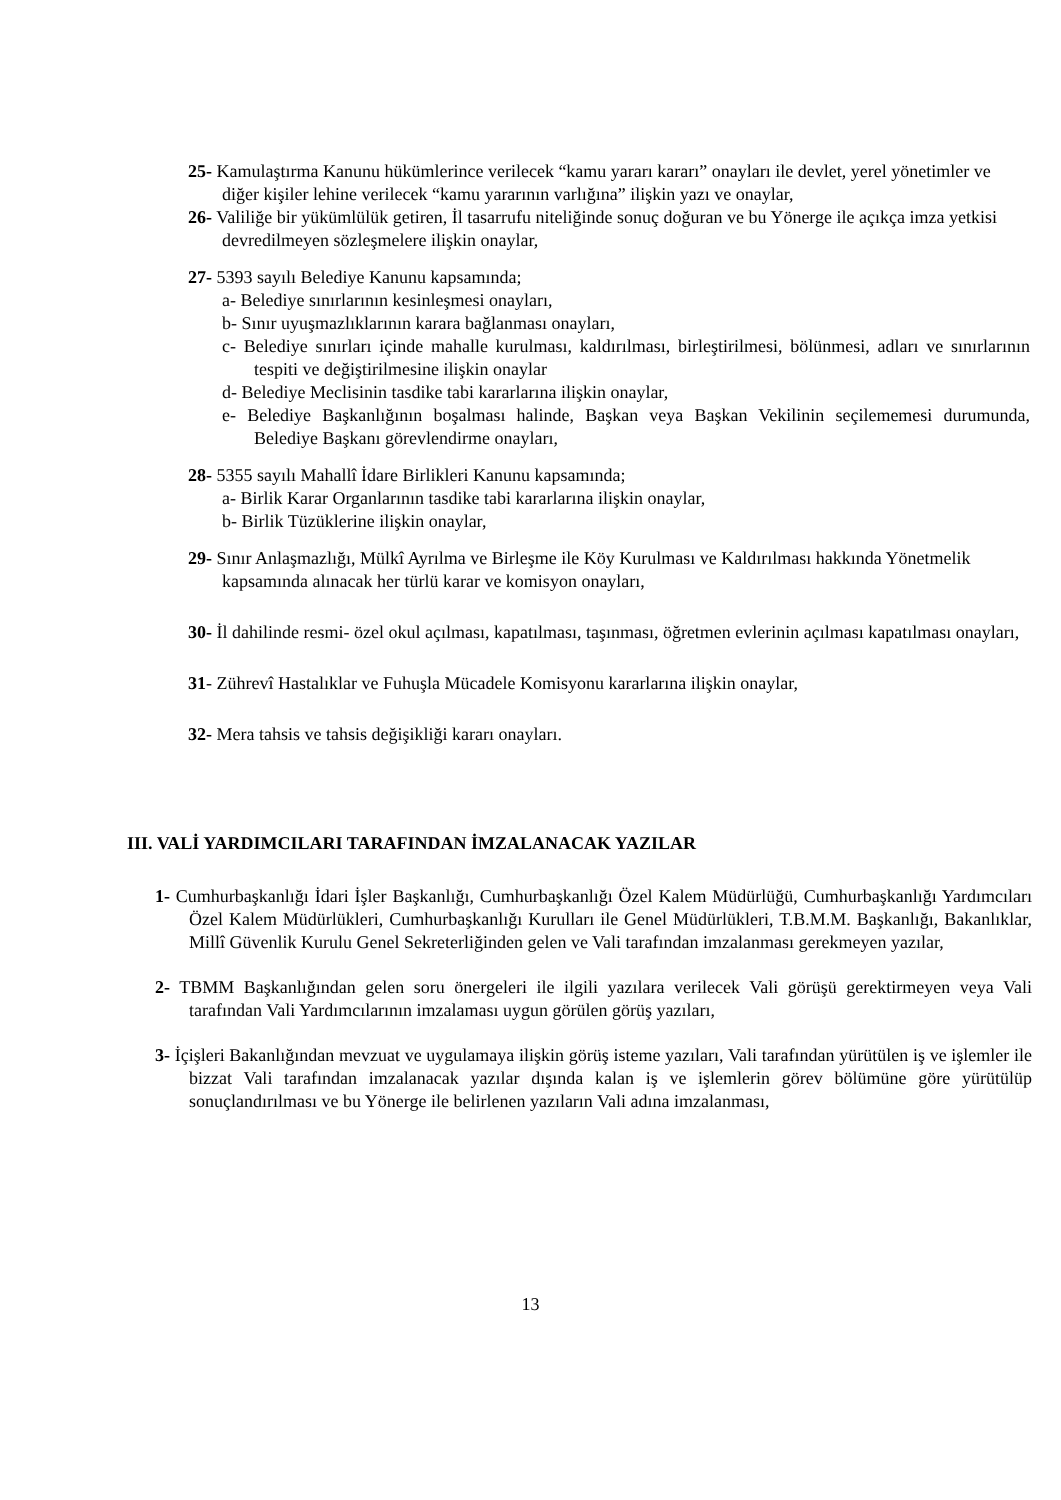25- Kamulaştırma Kanunu hükümlerince verilecek “kamu yararı kararı” onayları ile devlet, yerel yönetimler ve diğer kişiler lehine verilecek “kamu yararının varlığına” ilişkin yazı ve onaylar,
26- Valiliğe bir yükümlülük getiren, İl tasarrufu niteliğinde sonuç doğuran ve bu Yönerge ile açıkça imza yetkisi devredilmeyen sözleşmelere ilişkin onaylar,
27- 5393 sayılı Belediye Kanunu kapsamında;
a- Belediye sınırlarının kesinleşmesi onayları,
b- Sınır uyuşmazlıklarının karara bağlanması onayları,
c- Belediye sınırları içinde mahalle kurulması, kaldırılması, birleştirilmesi, bölünmesi, adları ve sınırlarının tespiti ve değiştirilmesine ilişkin onaylar
d- Belediye Meclisinin tasdike tabi kararlarına ilişkin onaylar,
e- Belediye Başkanlığının boşalması halinde, Başkan veya Başkan Vekilinin seçilememesi durumunda, Belediye Başkanı görevlendirme onayları,
28- 5355 sayılı Mahallî İdare Birlikleri Kanunu kapsamında;
a- Birlik Karar Organlarının tasdike tabi kararlarına ilişkin onaylar,
b- Birlik Tüzüklerine ilişkin onaylar,
29- Sınır Anlaşmazlığı, Mülkî Ayrılma ve Birleşme ile Köy Kurulması ve Kaldırılması hakkında Yönetmelik kapsamında alınacak her türlü karar ve komisyon onayları,
30- İl dahilinde resmi- özel okul açılması, kapatılması, taşınması, öğretmen evlerinin açılması kapatılması onayları,
31- Zührevî Hastalıklar ve Fuhuşla Mücadele Komisyonu kararlarına ilişkin onaylar,
32- Mera tahsis ve tahsis değişikliği kararı onayları.
III. VALİ YARDIMCILARI TARAFINDAN İMZALANACAK YAZILAR
1- Cumhurbaşkanlığı İdari İşler Başkanlığı, Cumhurbaşkanlığı Özel Kalem Müdürlüğü, Cumhurbaşkanlığı Yardımcıları Özel Kalem Müdürlükleri, Cumhurbaşkanlığı Kurulları ile Genel Müdürlükleri, T.B.M.M. Başkanlığı, Bakanlıklar, Millî Güvenlik Kurulu Genel Sekreterliğinden gelen ve Vali tarafından imzalanması gerekmeyen yazılar,
2- TBMM Başkanlığından gelen soru önergeleri ile ilgili yazılara verilecek Vali görüşü gerektirmeyen veya Vali tarafından Vali Yardımcılarının imzalaması uygun görülen görüş yazıları,
3- İçişleri Bakanlığından mevzuat ve uygulamaya ilişkin görüş isteme yazıları, Vali tarafından yürütülen iş ve işlemler ile bizzat Vali tarafından imzalanacak yazılar dışında kalan iş ve işlemlerin görev bölümüne göre yürütülüp sonuçlandırılması ve bu Yönerge ile belirlenen yazıların Vali adına imzalanması,
13